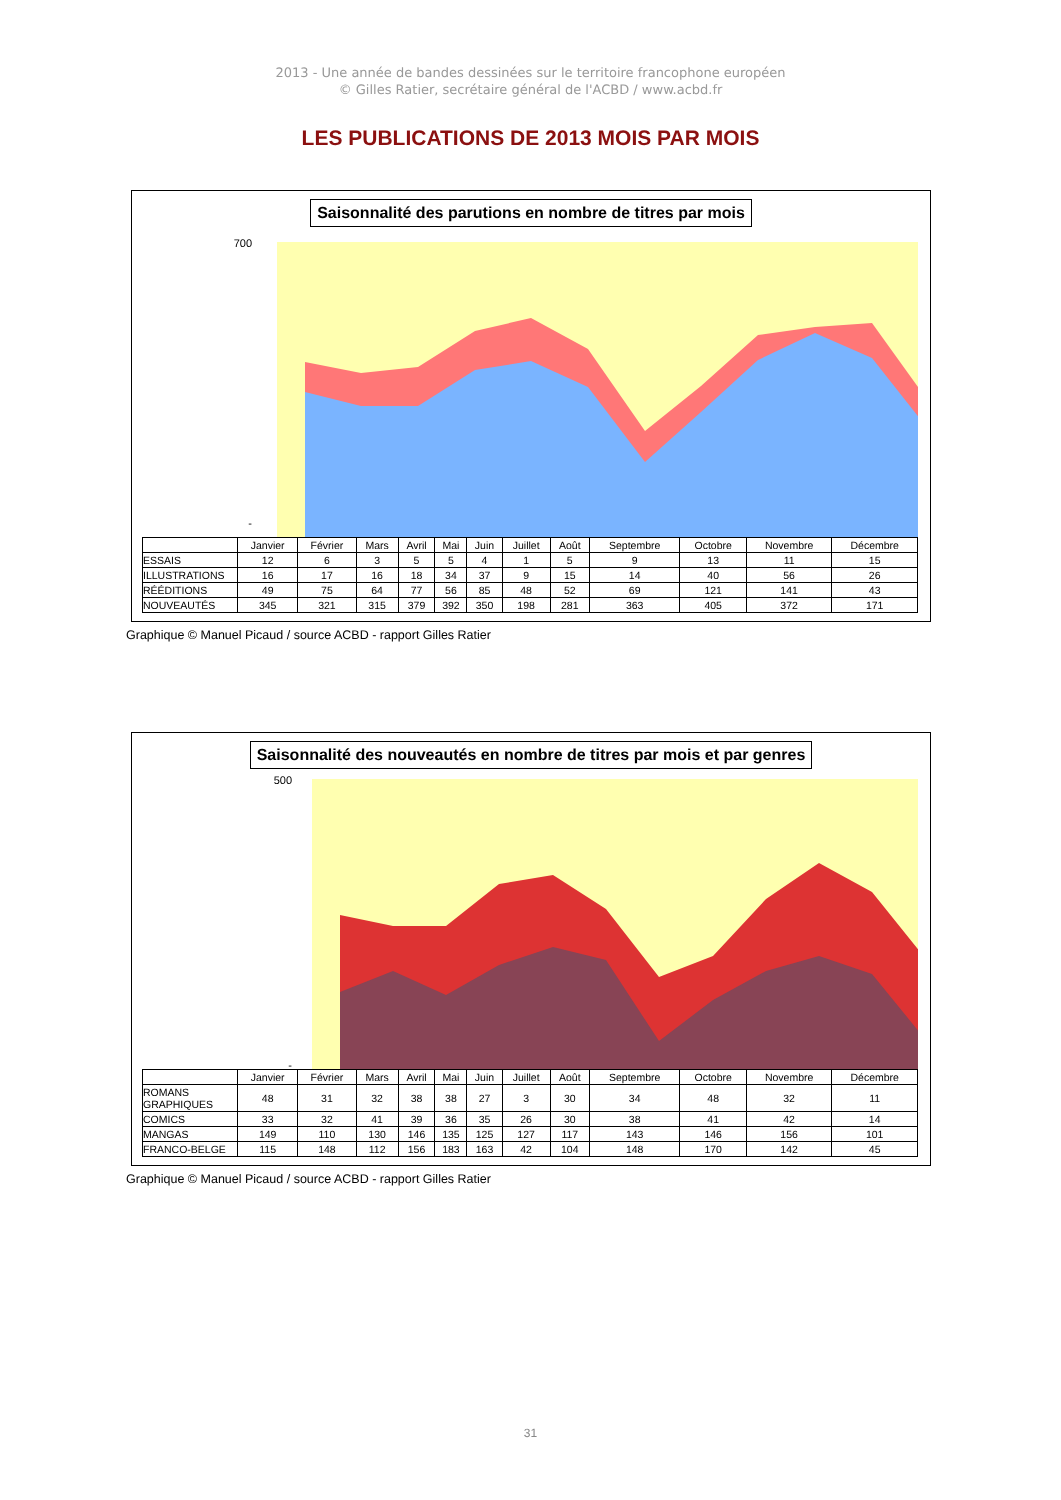2013 - Une année de bandes dessinées sur le territoire francophone européen
© Gilles Ratier, secrétaire général de l'ACBD / www.acbd.fr
LES PUBLICATIONS DE 2013 MOIS PAR MOIS
Saisonnalité des parutions en nombre de titres par mois
700
-
| | Janvier | Février | Mars | Avril | Mai | Juin | Juillet | Août | Septembre | Octobre | Novembre | Décembre |
| ESSAIS | 12 | 6 | 3 | 5 | 5 | 4 | 1 | 5 | 9 | 13 | 11 | 15 |
| ILLUSTRATIONS | 16 | 17 | 16 | 18 | 34 | 37 | 9 | 15 | 14 | 40 | 56 | 26 |
| RÉÉDITIONS | 49 | 75 | 64 | 77 | 56 | 85 | 48 | 52 | 69 | 121 | 141 | 43 |
| NOUVEAUTÉS | 345 | 321 | 315 | 379 | 392 | 350 | 198 | 281 | 363 | 405 | 372 | 171 |
Graphique © Manuel Picaud / source ACBD - rapport Gilles Ratier
Saisonnalité des nouveautés en nombre de titres par mois et par genres
500
-
| | Janvier | Février | Mars | Avril | Mai | Juin | Juillet | Août | Septembre | Octobre | Novembre | Décembre |
| ROMANS GRAPHIQUES | 48 | 31 | 32 | 38 | 38 | 27 | 3 | 30 | 34 | 48 | 32 | 11 |
| COMICS | 33 | 32 | 41 | 39 | 36 | 35 | 26 | 30 | 38 | 41 | 42 | 14 |
| MANGAS | 149 | 110 | 130 | 146 | 135 | 125 | 127 | 117 | 143 | 146 | 156 | 101 |
| FRANCO-BELGE | 115 | 148 | 112 | 156 | 183 | 163 | 42 | 104 | 148 | 170 | 142 | 45 |
Graphique © Manuel Picaud / source ACBD - rapport Gilles Ratier
31